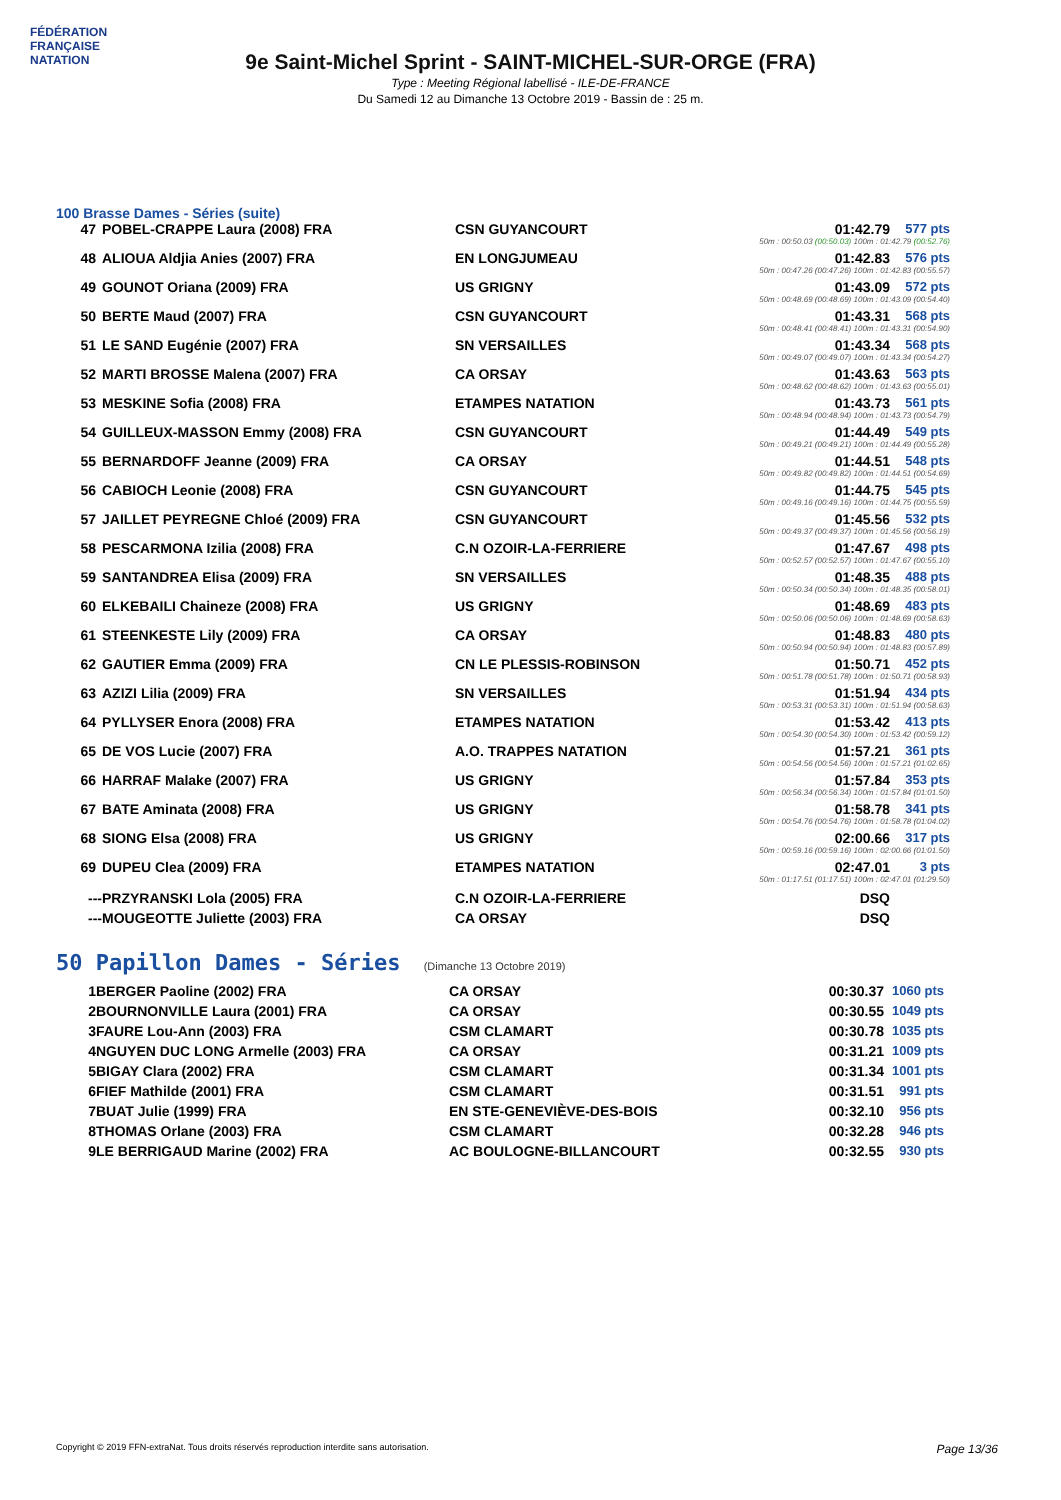FÉDÉRATION FRANÇAISE
NATATION
9e Saint-Michel Sprint - SAINT-MICHEL-SUR-ORGE (FRA)
Type : Meeting Régional labellisé - ILE-DE-FRANCE
Du Samedi 12 au Dimanche 13 Octobre 2019 - Bassin de : 25 m.
100 Brasse Dames - Séries (suite)
| 47 | POBEL-CRAPPE Laura (2008) FRA | CSN GUYANCOURT | 01:42.79 | 577 pts |
| 50m : 00:50.03 (00:50.03) 100m : 01:42.79 (00:52.76) | | | | |
| 48 | ALIOUA Aldjia Anies (2007) FRA | EN LONGJUMEAU | 01:42.83 | 576 pts |
| 50m : 00:47.26 (00:47.26) 100m : 01:42.83 (00:55.57) | | | | |
| 49 | GOUNOT Oriana (2009) FRA | US GRIGNY | 01:43.09 | 572 pts |
| 50m : 00:48.69 (00:48.69) 100m : 01:43.09 (00:54.40) | | | | |
| 50 | BERTE Maud (2007) FRA | CSN GUYANCOURT | 01:43.31 | 568 pts |
| 50m : 00:48.41 (00:48.41) 100m : 01:43.31 (00:54.90) | | | | |
| 51 | LE SAND Eugénie (2007) FRA | SN VERSAILLES | 01:43.34 | 568 pts |
| 50m : 00:49.07 (00:49.07) 100m : 01:43.34 (00:54.27) | | | | |
| 52 | MARTI BROSSE Malena (2007) FRA | CA ORSAY | 01:43.63 | 563 pts |
| 50m : 00:48.62 (00:48.62) 100m : 01:43.63 (00:55.01) | | | | |
| 53 | MESKINE Sofia (2008) FRA | ETAMPES NATATION | 01:43.73 | 561 pts |
| 50m : 00:48.94 (00:48.94) 100m : 01:43.73 (00:54.79) | | | | |
| 54 | GUILLEUX-MASSON Emmy (2008) FRA | CSN GUYANCOURT | 01:44.49 | 549 pts |
| 50m : 00:49.21 (00:49.21) 100m : 01:44.49 (00:55.28) | | | | |
| 55 | BERNARDOFF Jeanne (2009) FRA | CA ORSAY | 01:44.51 | 548 pts |
| 50m : 00:49.82 (00:49.82) 100m : 01:44.51 (00:54.69) | | | | |
| 56 | CABIOCH Leonie (2008) FRA | CSN GUYANCOURT | 01:44.75 | 545 pts |
| 50m : 00:49.16 (00:49.16) 100m : 01:44.75 (00:55.59) | | | | |
| 57 | JAILLET PEYREGNE Chloé (2009) FRA | CSN GUYANCOURT | 01:45.56 | 532 pts |
| 50m : 00:49.37 (00:49.37) 100m : 01:45.56 (00:56.19) | | | | |
| 58 | PESCARMONA Izilia (2008) FRA | C.N OZOIR-LA-FERRIERE | 01:47.67 | 498 pts |
| 50m : 00:52.57 (00:52.57) 100m : 01:47.67 (00:55.10) | | | | |
| 59 | SANTANDREA Elisa (2009) FRA | SN VERSAILLES | 01:48.35 | 488 pts |
| 50m : 00:50.34 (00:50.34) 100m : 01:48.35 (00:58.01) | | | | |
| 60 | ELKEBAILI Chaineze (2008) FRA | US GRIGNY | 01:48.69 | 483 pts |
| 50m : 00:50.06 (00:50.06) 100m : 01:48.69 (00:58.63) | | | | |
| 61 | STEENKESTE Lily (2009) FRA | CA ORSAY | 01:48.83 | 480 pts |
| 50m : 00:50.94 (00:50.94) 100m : 01:48.83 (00:57.89) | | | | |
| 62 | GAUTIER Emma (2009) FRA | CN LE PLESSIS-ROBINSON | 01:50.71 | 452 pts |
| 50m : 00:51.78 (00:51.78) 100m : 01:50.71 (00:58.93) | | | | |
| 63 | AZIZI Lilia (2009) FRA | SN VERSAILLES | 01:51.94 | 434 pts |
| 50m : 00:53.31 (00:53.31) 100m : 01:51.94 (00:58.63) | | | | |
| 64 | PYLLYSER Enora (2008) FRA | ETAMPES NATATION | 01:53.42 | 413 pts |
| 50m : 00:54.30 (00:54.30) 100m : 01:53.42 (00:59.12) | | | | |
| 65 | DE VOS Lucie (2007) FRA | A.O. TRAPPES NATATION | 01:57.21 | 361 pts |
| 50m : 00:54.56 (00:54.56) 100m : 01:57.21 (01:02.65) | | | | |
| 66 | HARRAF Malake (2007) FRA | US GRIGNY | 01:57.84 | 353 pts |
| 50m : 00:56.34 (00:56.34) 100m : 01:57.84 (01:01.50) | | | | |
| 67 | BATE Aminata (2008) FRA | US GRIGNY | 01:58.78 | 341 pts |
| 50m : 00:54.76 (00:54.76) 100m : 01:58.78 (01:04.02) | | | | |
| 68 | SIONG Elsa (2008) FRA | US GRIGNY | 02:00.66 | 317 pts |
| 50m : 00:59.16 (00:59.16) 100m : 02:00.66 (01:01.50) | | | | |
| 69 | DUPEU Clea (2009) FRA | ETAMPES NATATION | 02:47.01 | 3 pts |
| 50m : 01:17.51 (01:17.51) 100m : 02:47.01 (01:29.50) | | | | |
| --- | PRZYRANSKI Lola (2005) FRA | C.N OZOIR-LA-FERRIERE | DSQ | |
| --- | MOUGEOTTE Juliette (2003) FRA | CA ORSAY | DSQ | |
50 Papillon Dames - Séries (Dimanche 13 Octobre 2019)
| 1 | BERGER Paoline (2002) FRA | CA ORSAY | 00:30.37 | 1060 pts |
| 2 | BOURNONVILLE Laura (2001) FRA | CA ORSAY | 00:30.55 | 1049 pts |
| 3 | FAURE Lou-Ann (2003) FRA | CSM CLAMART | 00:30.78 | 1035 pts |
| 4 | NGUYEN DUC LONG Armelle (2003) FRA | CA ORSAY | 00:31.21 | 1009 pts |
| 5 | BIGAY Clara (2002) FRA | CSM CLAMART | 00:31.34 | 1001 pts |
| 6 | FIEF Mathilde (2001) FRA | CSM CLAMART | 00:31.51 | 991 pts |
| 7 | BUAT Julie (1999) FRA | EN STE-GENEVIÈVE-DES-BOIS | 00:32.10 | 956 pts |
| 8 | THOMAS Orlane (2003) FRA | CSM CLAMART | 00:32.28 | 946 pts |
| 9 | LE BERRIGAUD Marine (2002) FRA | AC BOULOGNE-BILLANCOURT | 00:32.55 | 930 pts |
Copyright © 2019 FFN-extraNat. Tous droits réservés reproduction interdite sans autorisation. Page 13/36